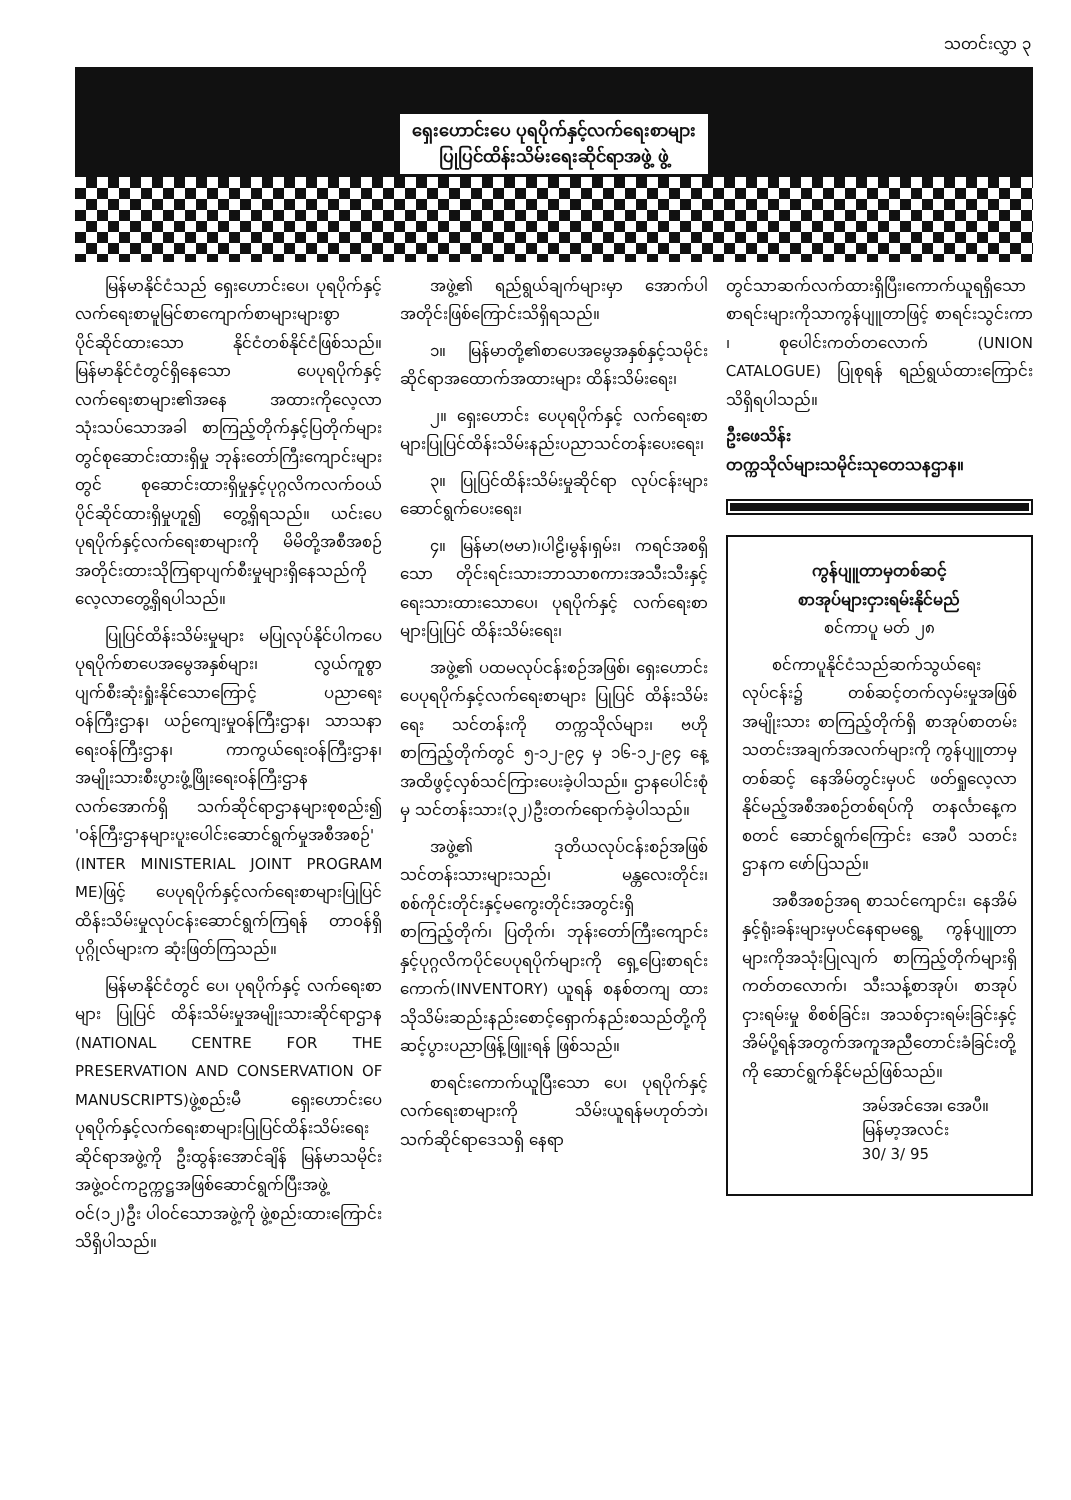သတင်းလွှာ ၃
ရှေးဟောင်းပေ ပုရပိုက်နှင့်လက်ရေးစာများ
ပြုပြင်ထိန်းသိမ်းရေးဆိုင်ရာအဖွဲ့ ဖွဲ့
မြန်မာနိုင်ငံသည် ရှေးဟောင်းပေ၊ ပုရပိုက်နှင့်လက်ရေးစာမူမြင်စာကျောက်စာများများစွာပိုင်ဆိုင်ထားသော နိုင်ငံတစ်နိုင်ငံဖြစ်သည်။ မြန်မာနိုင်ငံတွင်ရှိနေသော ပေပုရပိုက်နှင့်လက်ရေးစာများ၏အနေ အထားကိုလေ့လာသုံးသပ်သောအခါ စာကြည့်တိုက်နှင့်ပြတိုက်များတွင်စုဆောင်းထားရှိမှု ဘုန်းတော်ကြီးကျောင်းများတွင် စုဆောင်းထားရှိမှုနှင့်ပုဂ္ဂလိကလက်ဝယ်ပိုင်ဆိုင်ထားရှိမှုဟူ၍ တွေ့ရှိရသည်။ ယင်းပေပုရပိုက်နှင့်လက်ရေးစာများကို မိမိတို့အစီအစဉ်အတိုင်းထားသိုကြရာပျက်စီးမှုများရှိနေသည်ကို လေ့လာတွေ့ရှိရပါသည်။
ပြုပြင်ထိန်းသိမ်းမှုများ မပြုလုပ်နိုင်ပါကပေပုရပိုက်စာပေအမွေအနှစ်များ၊ လွယ်ကူစွာ ပျက်စီးဆုံးရှုံးနိုင်သောကြောင့် ပညာရေးဝန်ကြီးဌာန၊ ယဉ်ကျေးမှုဝန်ကြီးဌာန၊ သာသနာရေးဝန်ကြီးဌာန၊ ကာကွယ်ရေးဝန်ကြီးဌာန၊ အမျိုးသားစီးပွားဖွံ့ဖြိုးရေးဝန်ကြီးဌာနလက်အောက်ရှိ သက်ဆိုင်ရာဌာနများစုစည်း၍ 'ဝန်ကြီးဌာနများပူးပေါင်းဆောင်ရွက်မှုအစီအစဉ်' (INTER MINISTERIAL JOINT PROGRAM ME)ဖြင့် ပေပုရပိုက်နှင့်လက်ရေးစာများပြုပြင်ထိန်းသိမ်းမှုလုပ်ငန်းဆောင်ရွက်ကြရန် တာဝန်ရှိပုဂ္ဂိုလ်များက ဆုံးဖြတ်ကြသည်။
မြန်မာနိုင်ငံတွင် ပေ၊ ပုရပိုက်နှင့် လက်ရေးစာများ ပြုပြင် ထိန်းသိမ်းမှုအမျိုးသားဆိုင်ရာဌာန (NATIONAL CENTRE FOR THE PRESERVATION AND CONSERVATION OF MANUSCRIPTS)ဖွဲ့စည်းမီ ရှေးဟောင်းပေပုရပိုက်နှင့်လက်ရေးစာများပြုပြင်ထိန်းသိမ်းရေးဆိုင်ရာအဖွဲ့ကို ဦးထွန်းအောင်ချိန် မြန်မာသမိုင်းအဖွဲ့ဝင်ကဥက္ကဋ္ဌအဖြစ်ဆောင်ရွက်ပြီးအဖွဲ့ဝင်(၁၂)ဦး ပါဝင်သောအဖွဲ့ကို ဖွဲ့စည်းထားကြောင်း သိရှိပါသည်။
အဖွဲ့၏ ရည်ရွယ်ချက်များမှာ အောက်ပါအတိုင်းဖြစ်ကြောင်းသိရှိရသည်။
၁။ မြန်မာတို့၏စာပေအမွေအနှစ်နှင့်သမိုင်းဆိုင်ရာအထောက်အထားများ ထိန်းသိမ်းရေး၊
၂။ ရှေးဟောင်း ပေပုရပိုက်နှင့် လက်ရေးစာများပြုပြင်ထိန်းသိမ်းနည်းပညာသင်တန်းပေးရေး၊
၃။ ပြုပြင်ထိန်းသိမ်းမှုဆိုင်ရာ လုပ်ငန်းများဆောင်ရွက်ပေးရေး၊
၄။ မြန်မာ(ဗမာ)၊ပါဠိ၊မွန်၊ရှမ်း၊ ကရင်အစရှိသော တိုင်းရင်းသားဘာသာစကားအသီးသီးနှင့် ရေးသားထားသောပေ၊ ပုရပိုက်နှင့် လက်ရေးစာများပြုပြင် ထိန်းသိမ်းရေး၊
အဖွဲ့၏ ပထမလုပ်ငန်းစဉ်အဖြစ်၊ ရှေးဟောင်းပေပုရပိုက်နှင့်လက်ရေးစာများ ပြုပြင် ထိန်းသိမ်းရေး သင်တန်းကို တက္ကသိုလ်များ၊ ဗဟိုစာကြည့်တိုက်တွင် ၅-၁၂-၉၄ မှ ၁၆-၁၂-၉၄ နေ့အထိဖွင့်လှစ်သင်ကြားပေးခဲ့ပါသည်။ ဌာနပေါင်းစုံမှ သင်တန်းသား(၃၂)ဦးတက်ရောက်ခဲ့ပါသည်။
အဖွဲ့၏ ဒုတိယလုပ်ငန်းစဉ်အဖြစ် သင်တန်းသားများသည်၊ မန္တလေးတိုင်း၊ စစ်ကိုင်းတိုင်းနှင့်မကွေးတိုင်းအတွင်းရှိ စာကြည့်တိုက်၊ ပြတိုက်၊ ဘုန်းတော်ကြီးကျောင်းနှင့်ပုဂ္ဂလိကပိုင်ပေပုရပိုက်များကို ရှေ့ပြေးစာရင်းကောက်(INVENTORY) ယူရန် စနစ်တကျ ထားသိုသိမ်းဆည်းနည်းစောင့်ရှောက်နည်းစသည်တို့ကို ဆင့်ပွားပညာဖြန့်ဖြူးရန် ဖြစ်သည်။
စာရင်းကောက်ယူပြီးသော ပေ၊ ပုရပိုက်နှင့် လက်ရေးစာများကို သိမ်းယူရန်မဟုတ်ဘဲ၊သက်ဆိုင်ရာဒေသရှိ နေရာ
တွင်သာဆက်လက်ထားရှိပြီး၊ကောက်ယူရရှိသောစာရင်းများကိုသာကွန်ပျူတာဖြင့် စာရင်းသွင်းကာ ၊ စုပေါင်းကတ်တလောက် (UNION CATALOGUE) ပြုစုရန် ရည်ရွယ်ထားကြောင်း သိရှိရပါသည်။
ဦးဖေသိန်း
တက္ကသိုလ်များသမိုင်းသုတေသနဌာန။
ကွန်ပျူတာမှတစ်ဆင့်
စာအုပ်များငှားရမ်းနိုင်မည်
စင်ကာပူ မတ် ၂၈
စင်ကာပူနိုင်ငံသည်ဆက်သွယ်ရေးလုပ်ငန်း၌ တစ်ဆင့်တက်လှမ်းမှုအဖြစ် အမျိုးသား စာကြည့်တိုက်ရှိ စာအုပ်စာတမ်း သတင်းအချက်အလက်များကို ကွန်ပျူတာမှတစ်ဆင့် နေအိမ်တွင်းမှပင် ဖတ်ရှုလေ့လာနိုင်မည့်အစီအစဉ်တစ်ရပ်ကို တနင်္လာနေ့က စတင် ဆောင်ရွက်ကြောင်း အေပီ သတင်းဌာနက ဖော်ပြသည်။
အစီအစဉ်အရ စာသင်ကျောင်း၊ နေအိမ်နှင့်ရုံးခန်းများမှပင်နေရာမရွေ့ ကွန်ပျူတာများကိုအသုံးပြုလျက် စာကြည့်တိုက်များရှိ ကတ်တလောက်၊ သီးသန့်စာအုပ်၊ စာအုပ်ငှားရမ်းမှု စိစစ်ခြင်း၊ အသစ်ငှားရမ်းခြင်းနှင့် အိမ်ပို့ရန်အတွက်အကူအညီတောင်းခံခြင်းတို့ကို ဆောင်ရွက်နိုင်မည်ဖြစ်သည်။
အမ်အင်အေ၊ အေပီ။
မြန်မာ့အလင်း
30/ 3/ 95